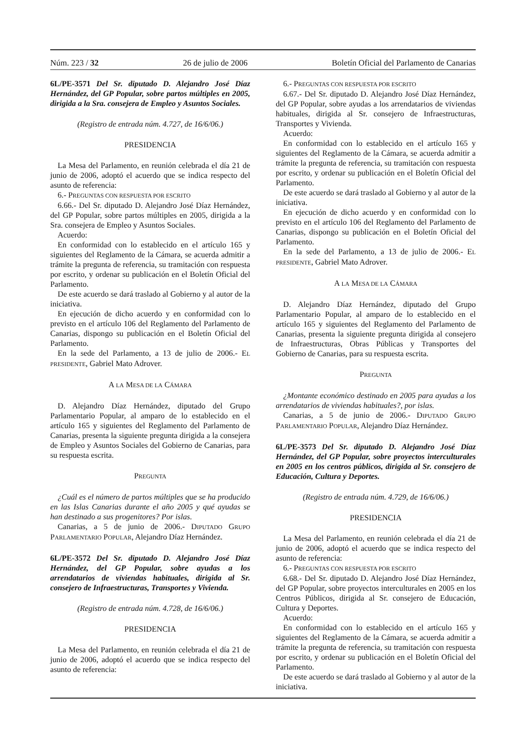Núm. 223 / 32 26 de julio de 2006 Boletín Oficial del Parlamento de Canarias
6L/PE-3571 Del Sr. diputado D. Alejandro José Díaz Hernández, del GP Popular, sobre partos múltiples en 2005, dirigida a la Sra. consejera de Empleo y Asuntos Sociales.
(Registro de entrada núm. 4.727, de 16/6/06.)
PRESIDENCIA
La Mesa del Parlamento, en reunión celebrada el día 21 de junio de 2006, adoptó el acuerdo que se indica respecto del asunto de referencia:
6.- PREGUNTAS CON RESPUESTA POR ESCRITO
6.66.- Del Sr. diputado D. Alejandro José Díaz Hernández, del GP Popular, sobre partos múltiples en 2005, dirigida a la Sra. consejera de Empleo y Asuntos Sociales.
Acuerdo:
En conformidad con lo establecido en el artículo 165 y siguientes del Reglamento de la Cámara, se acuerda admitir a trámite la pregunta de referencia, su tramitación con respuesta por escrito, y ordenar su publicación en el Boletín Oficial del Parlamento.
De este acuerdo se dará traslado al Gobierno y al autor de la iniciativa.
En ejecución de dicho acuerdo y en conformidad con lo previsto en el artículo 106 del Reglamento del Parlamento de Canarias, dispongo su publicación en el Boletín Oficial del Parlamento.
En la sede del Parlamento, a 13 de julio de 2006.- EL PRESIDENTE, Gabriel Mato Adrover.
A LA MESA DE LA CÁMARA
D. Alejandro Díaz Hernández, diputado del Grupo Parlamentario Popular, al amparo de lo establecido en el artículo 165 y siguientes del Reglamento del Parlamento de Canarias, presenta la siguiente pregunta dirigida a la consejera de Empleo y Asuntos Sociales del Gobierno de Canarias, para su respuesta escrita.
PREGUNTA
¿Cuál es el número de partos múltiples que se ha producido en las Islas Canarias durante el año 2005 y qué ayudas se han destinado a sus progenitores? Por islas.
Canarias, a 5 de junio de 2006.- DIPUTADO GRUPO PARLAMENTARIO POPULAR, Alejandro Díaz Hernández.
6L/PE-3572 Del Sr. diputado D. Alejandro José Díaz Hernández, del GP Popular, sobre ayudas a los arrendatarios de viviendas habituales, dirigida al Sr. consejero de Infraestructuras, Transportes y Vivienda.
(Registro de entrada núm. 4.728, de 16/6/06.)
PRESIDENCIA
La Mesa del Parlamento, en reunión celebrada el día 21 de junio de 2006, adoptó el acuerdo que se indica respecto del asunto de referencia:
6.- PREGUNTAS CON RESPUESTA POR ESCRITO
6.67.- Del Sr. diputado D. Alejandro José Díaz Hernández, del GP Popular, sobre ayudas a los arrendatarios de viviendas habituales, dirigida al Sr. consejero de Infraestructuras, Transportes y Vivienda.
Acuerdo:
En conformidad con lo establecido en el artículo 165 y siguientes del Reglamento de la Cámara, se acuerda admitir a trámite la pregunta de referencia, su tramitación con respuesta por escrito, y ordenar su publicación en el Boletín Oficial del Parlamento.
De este acuerdo se dará traslado al Gobierno y al autor de la iniciativa.
En ejecución de dicho acuerdo y en conformidad con lo previsto en el artículo 106 del Reglamento del Parlamento de Canarias, dispongo su publicación en el Boletín Oficial del Parlamento.
En la sede del Parlamento, a 13 de julio de 2006.- EL PRESIDENTE, Gabriel Mato Adrover.
A LA MESA DE LA CÁMARA
D. Alejandro Díaz Hernández, diputado del Grupo Parlamentario Popular, al amparo de lo establecido en el artículo 165 y siguientes del Reglamento del Parlamento de Canarias, presenta la siguiente pregunta dirigida al consejero de Infraestructuras, Obras Públicas y Transportes del Gobierno de Canarias, para su respuesta escrita.
PREGUNTA
¿Montante económico destinado en 2005 para ayudas a los arrendatarios de viviendas habituales?, por islas.
Canarias, a 5 de junio de 2006.- DIPUTADO GRUPO PARLAMENTARIO POPULAR, Alejandro Díaz Hernández.
6L/PE-3573 Del Sr. diputado D. Alejandro José Díaz Hernández, del GP Popular, sobre proyectos interculturales en 2005 en los centros públicos, dirigida al Sr. consejero de Educación, Cultura y Deportes.
(Registro de entrada núm. 4.729, de 16/6/06.)
PRESIDENCIA
La Mesa del Parlamento, en reunión celebrada el día 21 de junio de 2006, adoptó el acuerdo que se indica respecto del asunto de referencia:
6.- PREGUNTAS CON RESPUESTA POR ESCRITO
6.68.- Del Sr. diputado D. Alejandro José Díaz Hernández, del GP Popular, sobre proyectos interculturales en 2005 en los Centros Públicos, dirigida al Sr. consejero de Educación, Cultura y Deportes.
Acuerdo:
En conformidad con lo establecido en el artículo 165 y siguientes del Reglamento de la Cámara, se acuerda admitir a trámite la pregunta de referencia, su tramitación con respuesta por escrito, y ordenar su publicación en el Boletín Oficial del Parlamento.
De este acuerdo se dará traslado al Gobierno y al autor de la iniciativa.